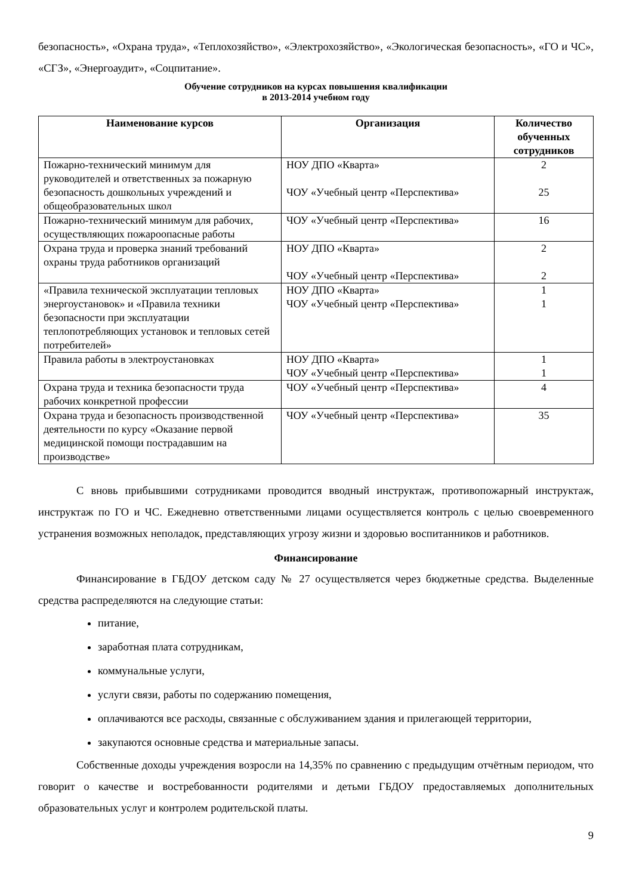безопасность», «Охрана труда», «Теплохозяйство», «Электрохозяйство», «Экологическая безопасность», «ГО и ЧС», «СГЗ», «Энергоаудит», «Соцпитание».
Обучение сотрудников на курсах повышения квалификации
в 2013-2014 учебном году
| Наименование курсов | Организация | Количество обученных сотрудников |
| --- | --- | --- |
| Пожарно-технический минимум для руководителей и ответственных за пожарную безопасность дошкольных учреждений и общеобразовательных школ | НОУ ДПО «Кварта» ЧОУ «Учебный центр «Перспектива» | 2 25 |
| Пожарно-технический минимум для рабочих, осуществляющих пожароопасные работы | ЧОУ «Учебный центр «Перспектива» | 16 |
| Охрана труда и проверка знаний требований охраны труда работников организаций | НОУ ДПО «Кварта» ЧОУ «Учебный центр «Перспектива» | 2 2 |
| «Правила технической эксплуатации тепловых энергоустановок» и «Правила техники безопасности при эксплуатации теплопотребляющих установок и тепловых сетей потребителей» | НОУ ДПО «Кварта» ЧОУ «Учебный центр «Перспектива» | 1 1 |
| Правила работы в электроустановках | НОУ ДПО «Кварта» ЧОУ «Учебный центр «Перспектива» | 1 1 |
| Охрана труда и техника безопасности труда рабочих конкретной профессии | ЧОУ «Учебный центр «Перспектива» | 4 |
| Охрана труда и безопасность производственной деятельности по курсу «Оказание первой медицинской помощи пострадавшим на производстве» | ЧОУ «Учебный центр «Перспектива» | 35 |
С вновь прибывшими сотрудниками проводится вводный инструктаж, противопожарный инструктаж, инструктаж по ГО и ЧС. Ежедневно ответственными лицами осуществляется контроль с целью своевременного устранения возможных неполадок, представляющих угрозу жизни и здоровью воспитанников и работников.
Финансирование
Финансирование в ГБДОУ детском саду № 27 осуществляется через бюджетные средства. Выделенные средства распределяются на следующие статьи:
питание,
заработная плата сотрудникам,
коммунальные услуги,
услуги связи, работы по содержанию помещения,
оплачиваются все расходы, связанные с обслуживанием здания и прилегающей территории,
закупаются основные средства и материальные запасы.
Собственные доходы учреждения возросли на 14,35% по сравнению с предыдущим отчётным периодом, что говорит о качестве и востребованности родителями и детьми ГБДОУ предоставляемых дополнительных образовательных услуг и контролем родительской платы.
9